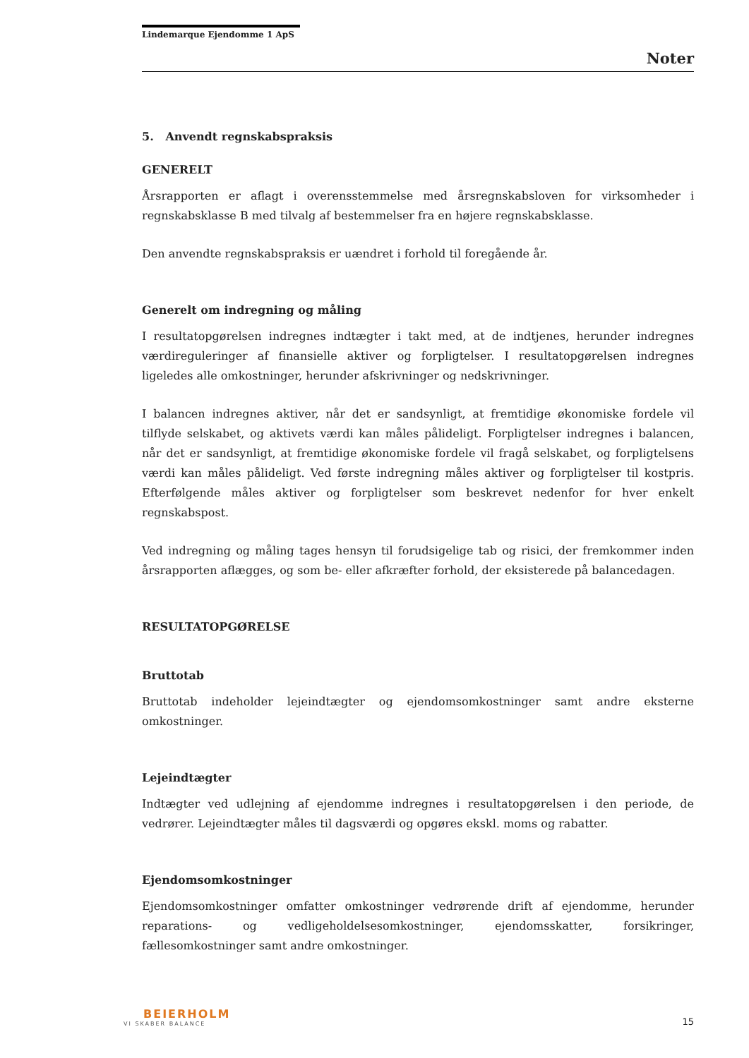Lindemarque Ejendomme 1 ApS
Noter
5. Anvendt regnskabspraksis
GENERELT
Årsrapporten er aflagt i overensstemmelse med årsregnskabsloven for virksomheder i regnskabsklasse B med tilvalg af bestemmelser fra en højere regnskabsklasse.
Den anvendte regnskabspraksis er uændret i forhold til foregående år.
Generelt om indregning og måling
I resultatopgørelsen indregnes indtægter i takt med, at de indtjenes, herunder indregnes værdireguleringer af finansielle aktiver og forpligtelser. I resultatopgørelsen indregnes ligeledes alle omkostninger, herunder afskrivninger og nedskrivninger.
I balancen indregnes aktiver, når det er sandsynligt, at fremtidige økonomiske fordele vil tilflyde selskabet, og aktivets værdi kan måles pålideligt. Forpligtelser indregnes i balancen, når det er sandsynligt, at fremtidige økonomiske fordele vil fragå selskabet, og forpligtelsens værdi kan måles pålideligt. Ved første indregning måles aktiver og forpligtelser til kostpris. Efterfølgende måles aktiver og forpligtelser som beskrevet nedenfor for hver enkelt regnskabspost.
Ved indregning og måling tages hensyn til forudsigelige tab og risici, der fremkommer inden årsrapporten aflægges, og som be- eller afkræfter forhold, der eksisterede på balancedagen.
RESULTATOPGØRELSE
Bruttotab
Bruttotab indeholder lejeindtægter og ejendomsomkostninger samt andre eksterne omkostninger.
Lejeindtægter
Indtægter ved udlejning af ejendomme indregnes i resultatopgørelsen i den periode, de vedrører. Lejeindtægter måles til dagsværdi og opgøres ekskl. moms og rabatter.
Ejendomsomkostninger
Ejendomsomkostninger omfatter omkostninger vedrørende drift af ejendomme, herunder reparations- og vedligeholdelsesomkostninger, ejendomsskatter, forsikringer, fællesomkostninger samt andre omkostninger.
BEIERHOLM
VI SKABER BALANCE
15